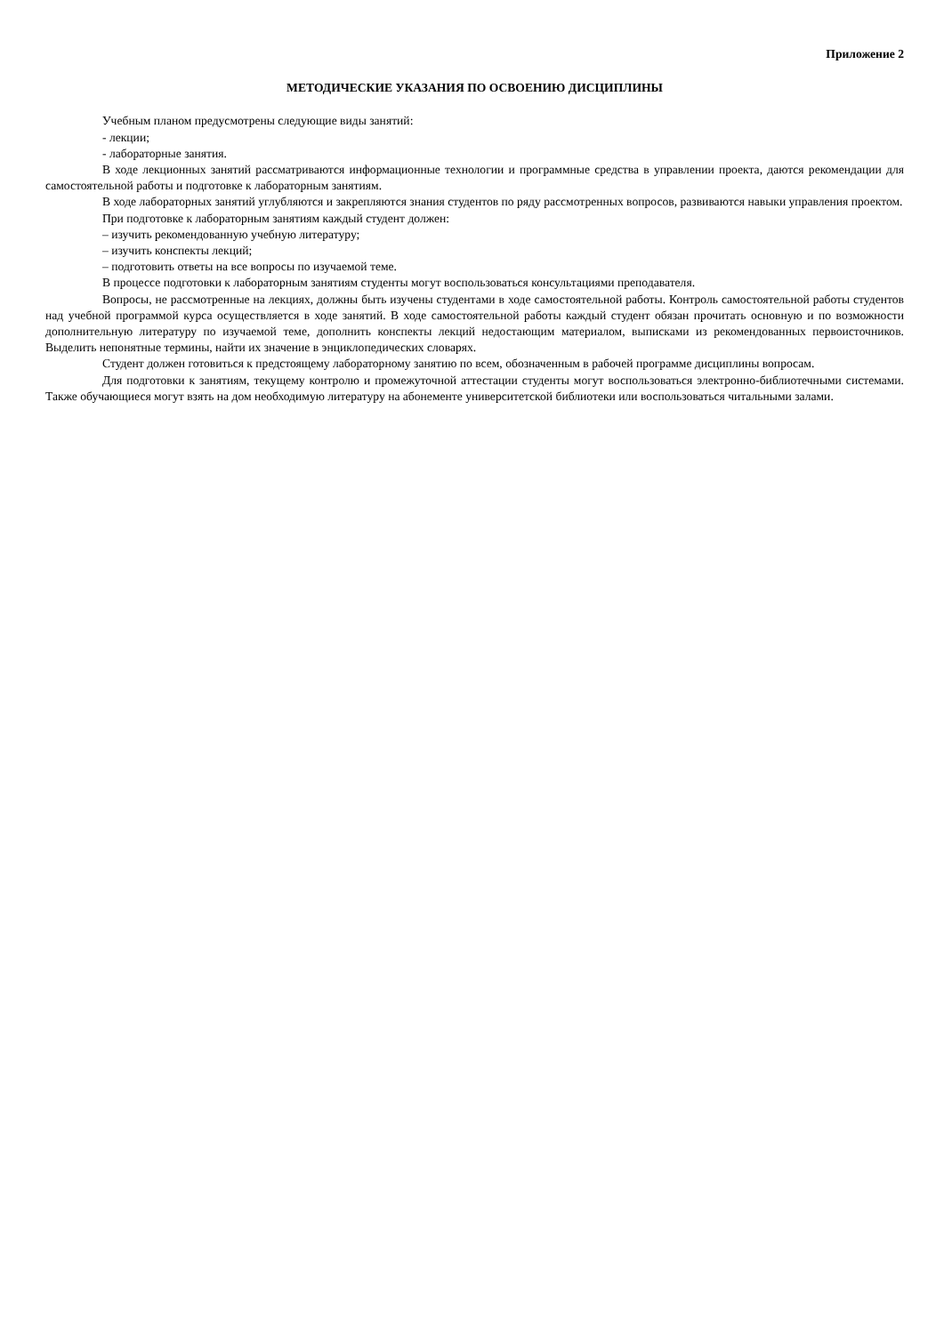Приложение 2
МЕТОДИЧЕСКИЕ УКАЗАНИЯ ПО ОСВОЕНИЮ ДИСЦИПЛИНЫ
Учебным планом предусмотрены следующие виды занятий:
- лекции;
- лабораторные занятия.
В ходе лекционных занятий рассматриваются информационные технологии и программные средства в управлении проекта, даются рекомендации для самостоятельной работы и подготовке к лабораторным занятиям.
В ходе лабораторных занятий углубляются и закрепляются знания студентов по ряду рассмотренных вопросов, развиваются навыки управления проектом.
При подготовке к лабораторным занятиям каждый студент должен:
– изучить рекомендованную учебную литературу;
– изучить конспекты лекций;
– подготовить ответы на все вопросы по изучаемой теме.
В процессе подготовки к лабораторным занятиям студенты могут воспользоваться консультациями преподавателя.
Вопросы, не рассмотренные на лекциях, должны быть изучены студентами в ходе самостоятельной работы. Контроль самостоятельной работы студентов над учебной программой курса осуществляется в ходе занятий. В ходе самостоятельной работы каждый студент обязан прочитать основную и по возможности дополнительную литературу по изучаемой теме, дополнить конспекты лекций недостающим материалом, выписками из рекомендованных первоисточников. Выделить непонятные термины, найти их значение в энциклопедических словарях.
Студент должен готовиться к предстоящему лабораторному занятию по всем, обозначенным в рабочей программе дисциплины вопросам.
Для подготовки к занятиям, текущему контролю и промежуточной аттестации студенты могут воспользоваться электронно-библиотечными системами. Также обучающиеся могут взять на дом необходимую литературу на абонементе университетской библиотеки или воспользоваться читальными залами.